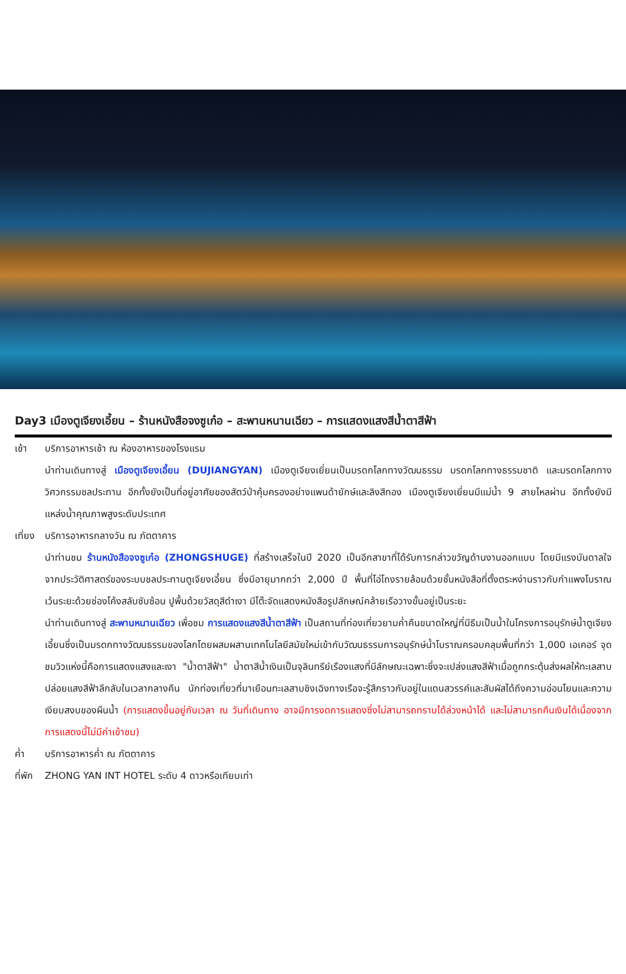Day3 เมืองตูเจียงเอี้ยน – ร้านหนังสือจงซูเก๋อ – สะพานหนานเฉียว – การแสดงแสงสีน้ำตาสีฟ้า
เช้า บริการอาหารเช้า ณ ห้องอาหารของโรงแรม
นำท่านเดินทางสู่ เมืองตูเจียงเอี้ยน (DUJIANGYAN) เมืองตูเจียงเยี่ยนเป็นมรดกโลกทางวัฒนธรรม มรดกโลกทางธรรมชาติ และมรดกโลกทางวิศวกรรมชลประทาน อีกทั้งยังเป็นที่อยู่อาศัยของสัตว์ป่าคุ้มครองอย่างแพนด้ายักษ์และลิงสีทอง เมืองตูเจียงเยี่ยนมีแม่น้ำ 9 สายไหลผ่าน อีกทั้งยังมีแหล่งน้ำคุณภาพสูงระดับประเทศ
เที่ยง
บริการอาหารกลางวัน ณ ภัตตาคาร
นำท่านชม ร้านหนังสือจงซูเก๋อ (ZHONGSHUGE) ที่สร้างเสร็จในปี 2020 เป็นอีกสาขาที่ได้รับการกล่าวขวัญด้านงานออกแบบ โดยมีแรงบันดาลใจจากประวัติศาสตร์ของระบบชลประทานตูเจียงเอี้ยน ซึ่งมีอายุมากกว่า 2,000 ปี พื้นที่โอ่โถงรายล้อมด้วยชั้นหนังสือที่ตั้งตระหง่านราวกับกำแพงโบราณ เว้นระยะด้วยช่องโค้งสลับซับซ้อน ปูพื้นด้วยวัสดุสีดำเงา มีโต๊ะจัดแสดงหนังสือรูปลักษณ์คล้ายเรือวางขั้นอยู่เป็นระยะ
นำท่านเดินทางสู่ สะพานหนานเฉียว เพื่อชม การแสดงแสงสีน้ำตาสีฟ้า เป็นสถานที่ท่องเที่ยวยามค่ำคืนขนาดใหญ่ที่มีธีมเป็นน้ำในโครงการอนุรักษ์น้ำตูเจียงเอี้ยนซึ่งเป็นมรดกทางวัฒนธรรมของโลกโดยผสมผสานเทคโนโลยีสมัยใหม่เข้ากับวัฒนธรรมการอนุรักษ์น้ำโบราณครอบคลุมพื้นที่กว่า 1,000 เอเคอร์ จุดชมวิวแห่งนี้คือการแสดงแสงและเงา "น้ำตาสีฟ้า" น้ำตาสีน้ำเงินเป็นจุลินทรีย์เรืองแสงที่มีลักษณะเฉพาะซึ่งจะเปล่งแสงสีฟ้าเมื่อถูกกระตุ้นส่งผลให้ทะเลสาบปล่อยแสงสีฟ้าลึกลับในเวลากลางคืน นักท่องเที่ยวที่มาเยือนทะเลสาบชิงเฉิงทางเรือจะรู้สึกราวกับอยู่ในแดนสวรรค์และสัมผัสได้ถึงความอ่อนโยนและความเงียบสงบของผืนน้ำ (การแสดงขึ้นอยู่กับเวลา ณ วันที่เดินทาง อาจมีการงดการแสดงซึ่งไม่สามารถทราบได้ล่วงหน้าได้ และไม่สามารถคืนเงินได้เนื่องจากการแสดงนี้ไม่มีค่าเข้าชม)
ค่ำ บริการอาหารค่ำ ณ ภัตตาคาร
ที่พัก
ZHONG YAN INT HOTEL ระดับ 4 ดาวหรือเทียบเท่า